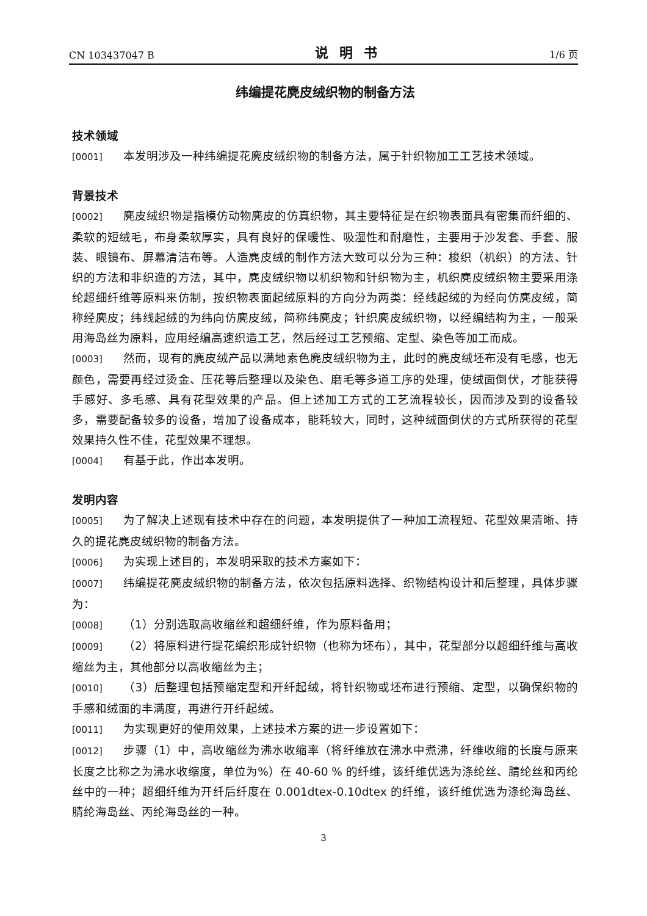CN 103437047 B 说明书 1/6 页
纬编提花麂皮绒织物的制备方法
技术领域
[0001] 本发明涉及一种纬编提花麂皮绒织物的制备方法，属于针织物加工工艺技术领域。
背景技术
[0002] 麂皮绒织物是指模仿动物麂皮的仿真织物，其主要特征是在织物表面具有密集而纤细的、柔软的短绒毛，布身柔软厚实，具有良好的保暖性、吸湿性和耐磨性，主要用于沙发套、手套、服装、眼镜布、屏幕清洁布等。人造麂皮绒的制作方法大致可以分为三种：梭织（机织）的方法、针织的方法和非织造的方法，其中，麂皮绒织物以机织物和针织物为主，机织麂皮绒织物主要采用涤纶超细纤维等原料来仿制，按织物表面起绒原料的方向分为两类：经线起绒的为经向仿麂皮绒，简称经麂皮；纬线起绒的为纬向仿麂皮绒，简称纬麂皮；针织麂皮绒织物，以经编结构为主，一般采用海岛丝为原料，应用经编高速织造工艺，然后经过工艺预缩、定型、染色等加工而成。
[0003] 然而，现有的麂皮绒产品以满地素色麂皮绒织物为主，此时的麂皮绒坯布没有毛感，也无颜色，需要再经过烫金、压花等后整理以及染色、磨毛等多道工序的处理，使绒面倒伏，才能获得手感好、多毛感、具有花型效果的产品。但上述加工方式的工艺流程较长，因而涉及到的设备较多，需要配备较多的设备，增加了设备成本，能耗较大，同时，这种绒面倒伏的方式所获得的花型效果持久性不佳，花型效果不理想。
[0004] 有基于此，作出本发明。
发明内容
[0005] 为了解决上述现有技术中存在的问题，本发明提供了一种加工流程短、花型效果清晰、持久的提花麂皮绒织物的制备方法。
[0006] 为实现上述目的，本发明采取的技术方案如下：
[0007] 纬编提花麂皮绒织物的制备方法，依次包括原料选择、织物结构设计和后整理，具体步骤为：
[0008] （1）分别选取高收缩丝和超细纤维，作为原料备用；
[0009] （2）将原料进行提花编织形成针织物（也称为坯布），其中，花型部分以超细纤维与高收缩丝为主，其他部分以高收缩丝为主；
[0010] （3）后整理包括预缩定型和开纤起绒，将针织物或坯布进行预缩、定型，以确保织物的手感和绒面的丰满度，再进行开纤起绒。
[0011] 为实现更好的使用效果，上述技术方案的进一步设置如下：
[0012] 步骤（1）中，高收缩丝为沸水收缩率（将纤维放在沸水中煮沸，纤维收缩的长度与原来长度之比称之为沸水收缩度，单位为%）在 40-60 % 的纤维，该纤维优选为涤纶丝、腈纶丝和丙纶丝中的一种；超细纤维为开纤后纤度在 0.001dtex-0.10dtex 的纤维，该纤维优选为涤纶海岛丝、腈纶海岛丝、丙纶海岛丝的一种。
3